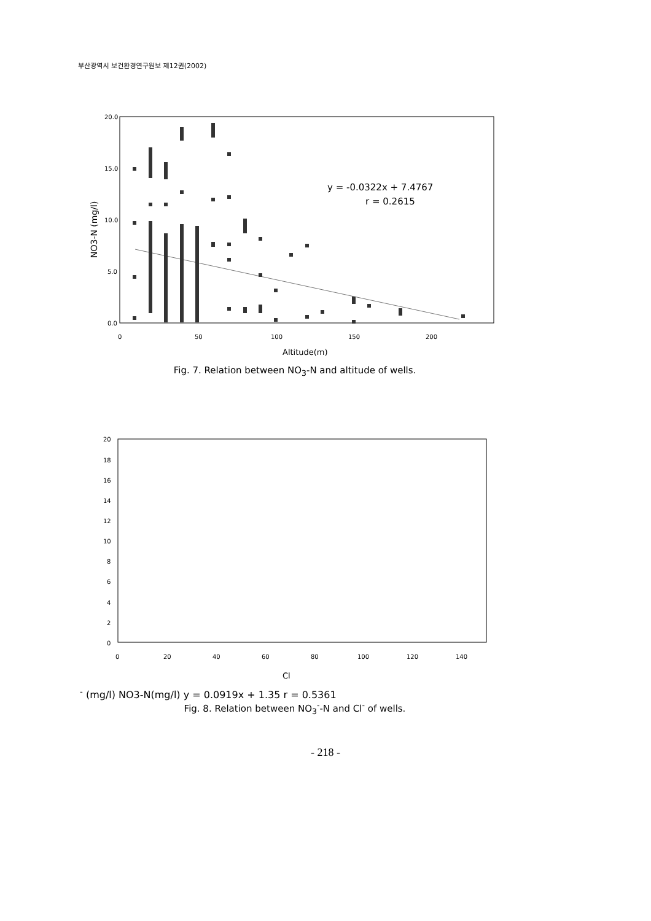부산광역시 보건환경연구원보 제12권(2002)
20.0
15.0
10.0
5.0
0.0
0
50
100
150
200
Altitude(m)
NO3-N (mg/l)
y = -0.0322x + 7.4767
r = 0.2615
Fig. 7. Relation between NO<sub>3</sub>-N and altitude of wells.
20
18
16
14
12
10
8
6
4
2
0
0
20
40
60
80
100
120
140
Cl- (mg/l)
NO3-N(mg/l)
y = 0.0919x + 1.35
r = 0.5361
Fig. 8. Relation between NO<sub>3</sub><sup>-</sup>-N and Cl<sup>-</sup> of wells.
- 218 -